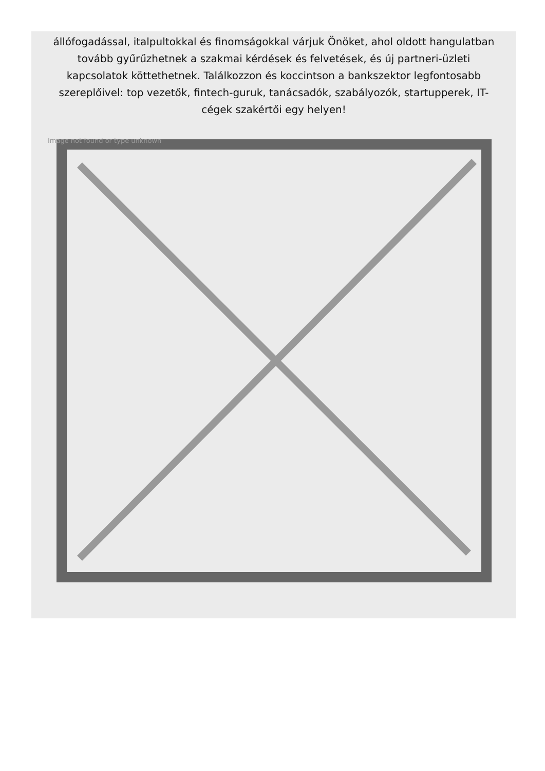állófogadással, italpultokkal és finomságokkal várjuk Önöket, ahol oldott hangulatban tovább gyűrűzhetnek a szakmai kérdések és felvetések, és új partneri-üzleti kapcsolatok köttethetnek. Találkozzon és koccintson a bankszektor legfontosabb szereplőivel: top vezetők, fintech-guruk, tanácsadók, szabályozók, startupperek, IT-cégek szakértői egy helyen!
Image not found or type unknown